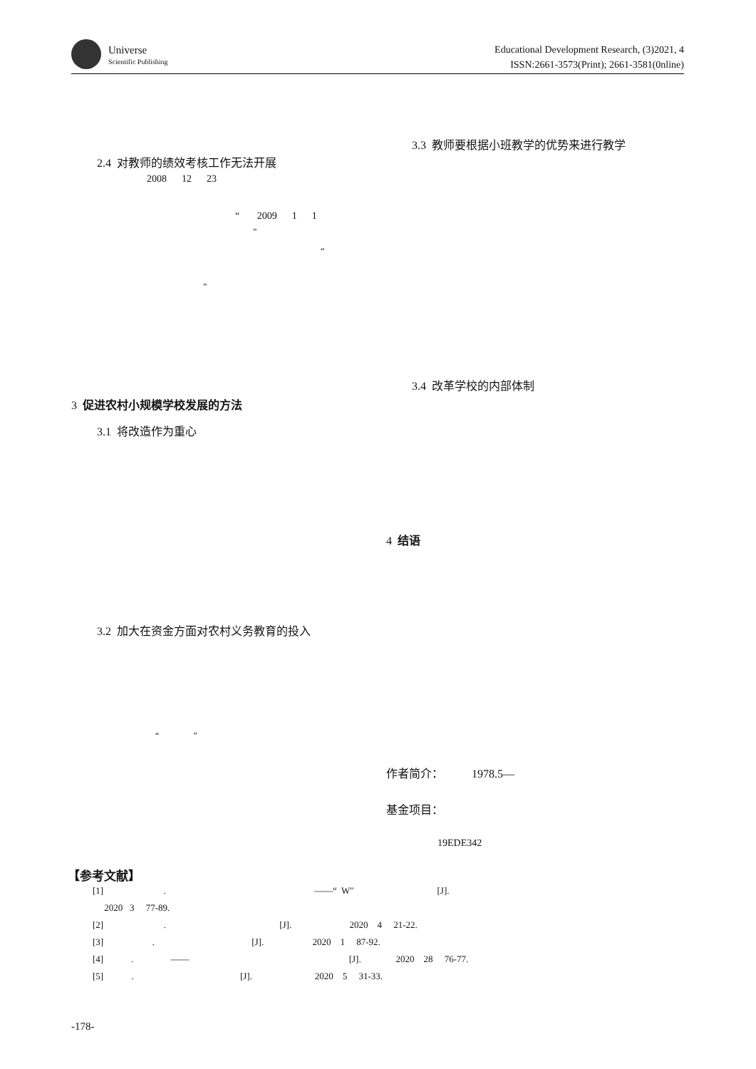Universe
Scientific Publishing
Educational Development Research, (3)2021, 4
ISSN:2661-3573(Print); 2661-3581(0nline)
2.4 对教师的绩效考核工作无法开展
2008 12 23
“ 2009 1 1
”
“
”
3 促进农村小规模学校发展的方法
3.1 将改造作为重心
3.2 加大在资金方面对农村义务教育的投入
“ ”
3.3 教师要根据小班教学的优势来进行教学
3.4 改革学校的内部体制
4 结语
作者简介： 1978.5—
基金项目：
19EDE342
【参考文献】
[1] . ——“ W" [J]. 2020 3 77-89. [2] . [J]. 2020 4 21-22. [3] . [J]. 2020 1 87-92. [4] . —— [J]. 2020 28 76-77. [5] . [J]. 2020 5 31-33.
-178-